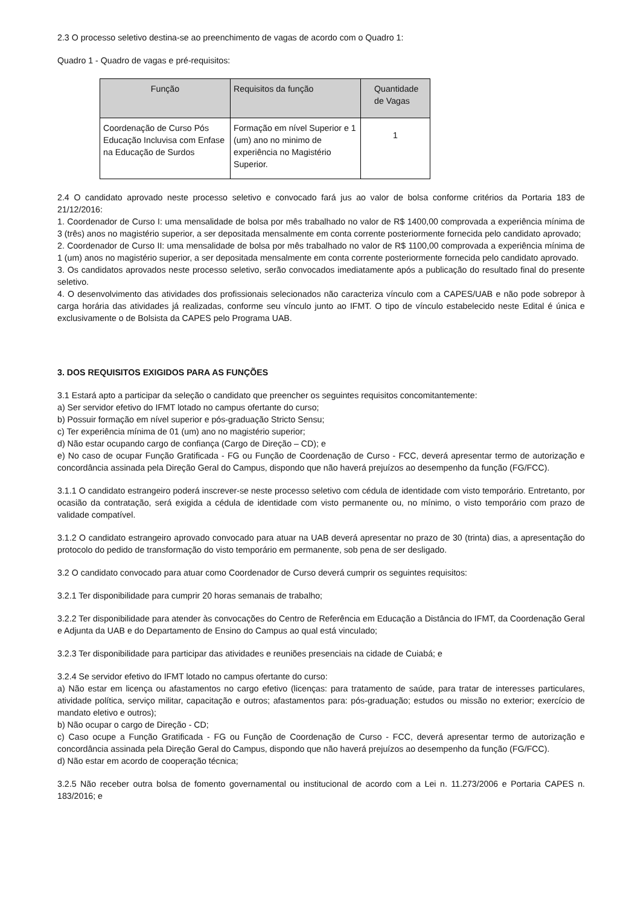2.3 O processo seletivo destina-se ao preenchimento de vagas de acordo com o Quadro 1:
Quadro 1 - Quadro de vagas e pré-requisitos:
| Função | Requisitos da função | Quantidade de Vagas |
| --- | --- | --- |
| Coordenação de Curso Pós Educação Incluvisa com Enfase na Educação de Surdos | Formação em nível Superior e 1 (um) ano no minimo de experiência no Magistério Superior. | 1 |
2.4 O candidato aprovado neste processo seletivo e convocado fará jus ao valor de bolsa conforme critérios da Portaria 183 de 21/12/2016:
1. Coordenador de Curso I: uma mensalidade de bolsa por mês trabalhado no valor de R$ 1400,00 comprovada a experiência mínima de 3 (três) anos no magistério superior, a ser depositada mensalmente em conta corrente posteriormente fornecida pelo candidato aprovado;
2. Coordenador de Curso II: uma mensalidade de bolsa por mês trabalhado no valor de R$ 1100,00 comprovada a experiência mínima de 1 (um) anos no magistério superior, a ser depositada mensalmente em conta corrente posteriormente fornecida pelo candidato aprovado.
3. Os candidatos aprovados neste processo seletivo, serão convocados imediatamente após a publicação do resultado final do presente seletivo.
4. O desenvolvimento das atividades dos profissionais selecionados não caracteriza vínculo com a CAPES/UAB e não pode sobrepor à carga horária das atividades já realizadas, conforme seu vínculo junto ao IFMT. O tipo de vínculo estabelecido neste Edital é única e exclusivamente o de Bolsista da CAPES pelo Programa UAB.
3. DOS REQUISITOS EXIGIDOS PARA AS FUNÇÕES
3.1 Estará apto a participar da seleção o candidato que preencher os seguintes requisitos concomitantemente:
a) Ser servidor efetivo do IFMT lotado no campus ofertante do curso;
b) Possuir formação em nível superior e pós-graduação Stricto Sensu;
c) Ter experiência mínima de 01 (um) ano no magistério superior;
d) Não estar ocupando cargo de confiança (Cargo de Direção – CD); e
e) No caso de ocupar Função Gratificada - FG ou Função de Coordenação de Curso - FCC, deverá apresentar termo de autorização e concordância assinada pela Direção Geral do Campus, dispondo que não haverá prejuízos ao desempenho da função (FG/FCC).
3.1.1 O candidato estrangeiro poderá inscrever-se neste processo seletivo com cédula de identidade com visto temporário. Entretanto, por ocasião da contratação, será exigida a cédula de identidade com visto permanente ou, no mínimo, o visto temporário com prazo de validade compatível.
3.1.2 O candidato estrangeiro aprovado convocado para atuar na UAB deverá apresentar no prazo de 30 (trinta) dias, a apresentação do protocolo do pedido de transformação do visto temporário em permanente, sob pena de ser desligado.
3.2 O candidato convocado para atuar como Coordenador de Curso deverá cumprir os seguintes requisitos:
3.2.1 Ter disponibilidade para cumprir 20 horas semanais de trabalho;
3.2.2 Ter disponibilidade para atender às convocações do Centro de Referência em Educação a Distância do IFMT, da Coordenação Geral e Adjunta da UAB e do Departamento de Ensino do Campus ao qual está vinculado;
3.2.3 Ter disponibilidade para participar das atividades e reuniões presenciais na cidade de Cuiabá; e
3.2.4 Se servidor efetivo do IFMT lotado no campus ofertante do curso:
a) Não estar em licença ou afastamentos no cargo efetivo (licenças: para tratamento de saúde, para tratar de interesses particulares, atividade política, serviço militar, capacitação e outros; afastamentos para: pós-graduação; estudos ou missão no exterior; exercício de mandato eletivo e outros);
b) Não ocupar o cargo de Direção - CD;
c) Caso ocupe a Função Gratificada - FG ou Função de Coordenação de Curso - FCC, deverá apresentar termo de autorização e concordância assinada pela Direção Geral do Campus, dispondo que não haverá prejuízos ao desempenho da função (FG/FCC).
d) Não estar em acordo de cooperação técnica;
3.2.5 Não receber outra bolsa de fomento governamental ou institucional de acordo com a Lei n. 11.273/2006 e Portaria CAPES n. 183/2016; e